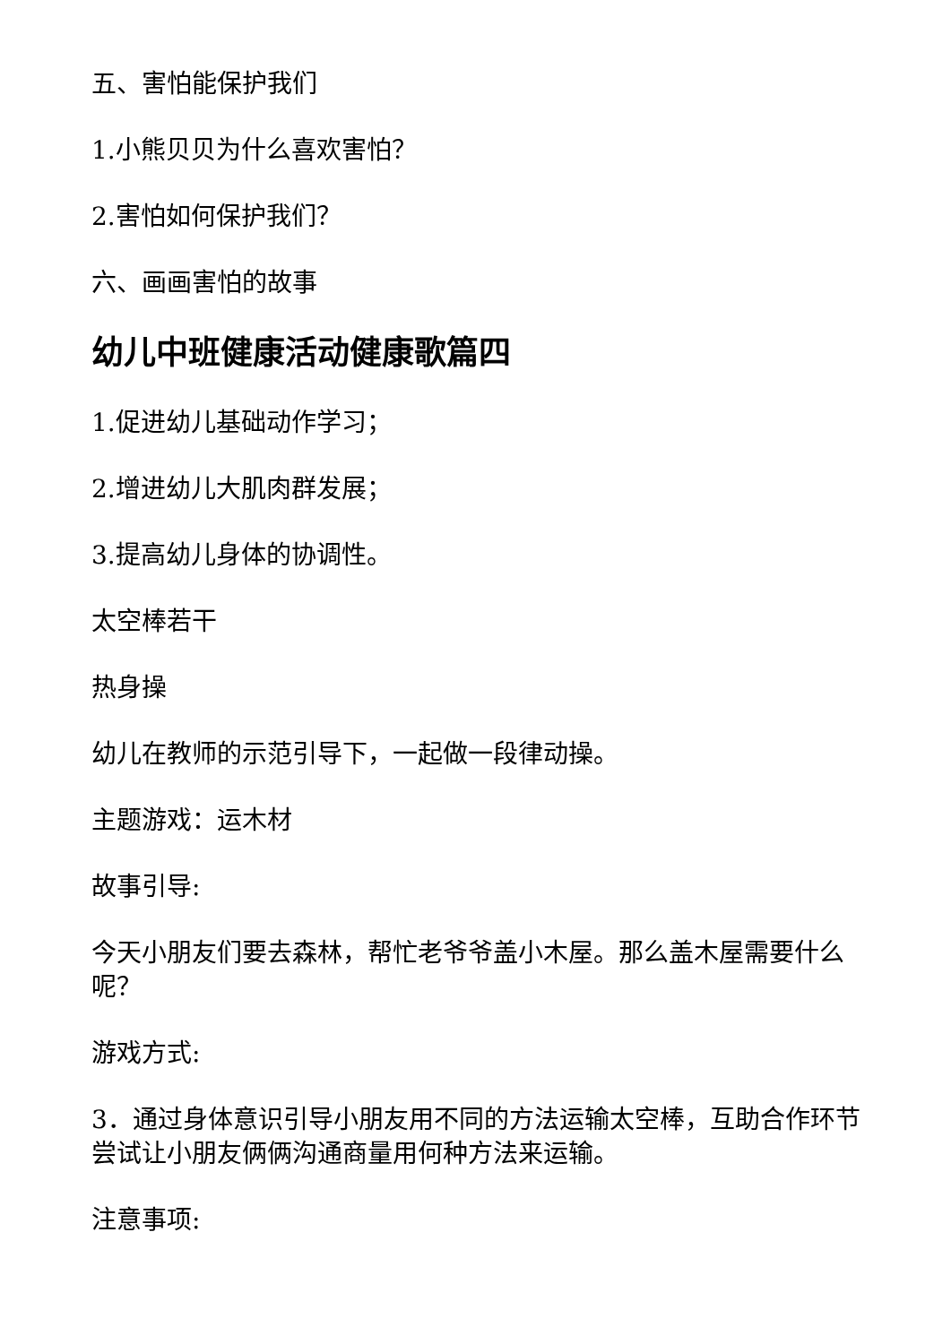五、害怕能保护我们
1.小熊贝贝为什么喜欢害怕？
2.害怕如何保护我们？
六、画画害怕的故事
幼儿中班健康活动健康歌篇四
1.促进幼儿基础动作学习；
2.增进幼儿大肌肉群发展；
3.提高幼儿身体的协调性。
太空棒若干
热身操
幼儿在教师的示范引导下，一起做一段律动操。
主题游戏：运木材
故事引导:
今天小朋友们要去森林，帮忙老爷爷盖小木屋。那么盖木屋需要什么呢？
游戏方式:
3．通过身体意识引导小朋友用不同的方法运输太空棒，互助合作环节尝试让小朋友俩俩沟通商量用何种方法来运输。
注意事项: